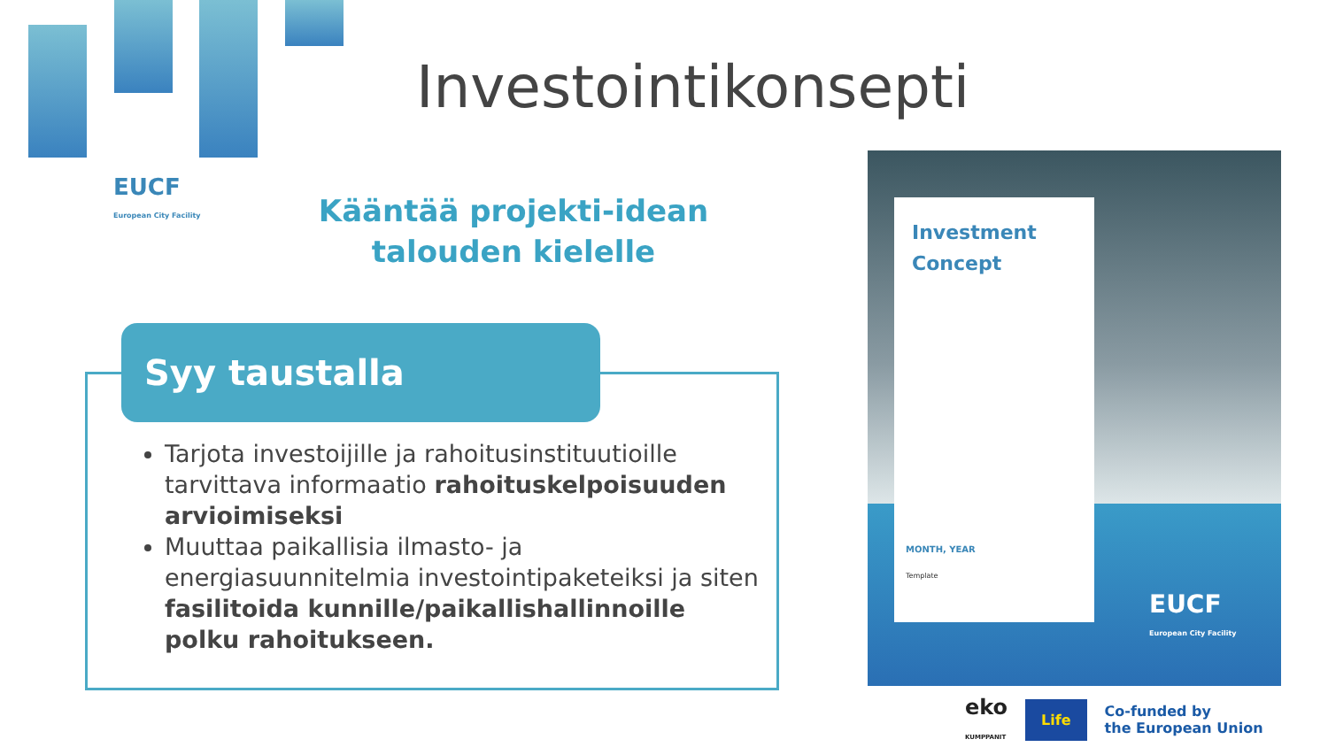EUCF
European City Facility
Investointikonsepti
Kääntää projekti-idean talouden kielelle
Syy taustalla
Tarjota investoijille ja rahoitusinstituutioille tarvittava informaatio rahoituskelpoisuuden arvioimiseksi
Muuttaa paikallisia ilmasto- ja energiasuunnitelmia investointipaketeiksi ja siten fasilitoida kunnille/paikallishallinnoille polku rahoitukseen.
Investment
Concept
MONTH, YEAR
Template
EUCF
European City Facility
eko
KUMPPANIT Life Co-funded by
the European Union